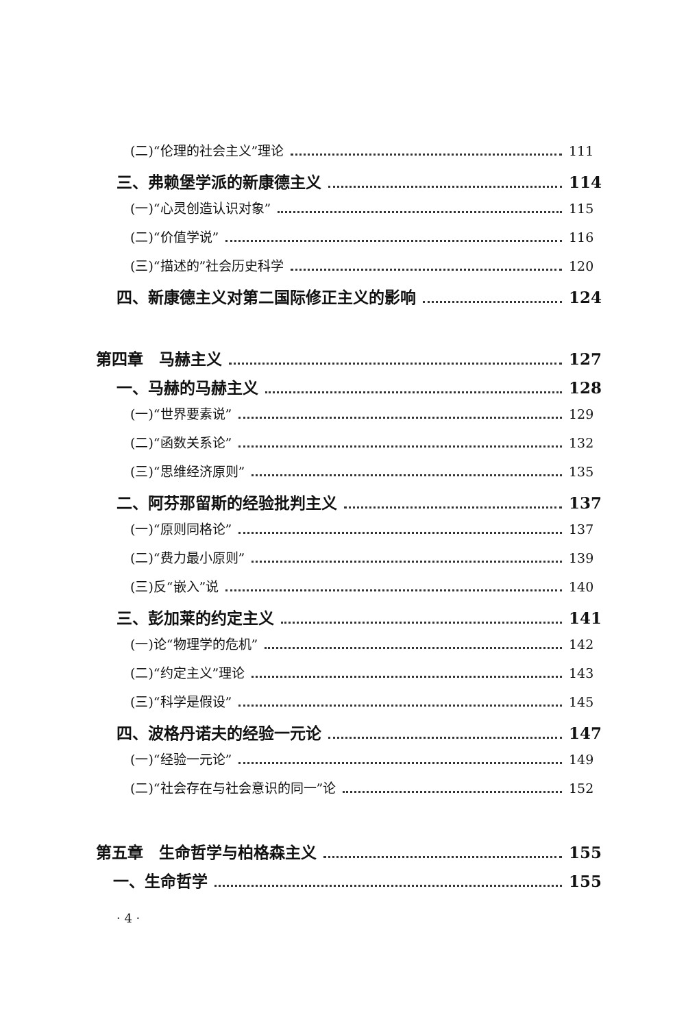(二)“伦理的社会主义”理论 111
三、弗赖堡学派的新康德主义 114
(一)“心灵创造认识对象” 115
(二)“价值学说” 116
(三)“描述的”社会历史科学 120
四、新康德主义对第二国际修正主义的影响 124
第四章　马赫主义 127
一、马赫的马赫主义 128
(一)“世界要素说” 129
(二)“函数关系论” 132
(三)“思维经济原则” 135
二、阿芬那留斯的经验批判主义 137
(一)“原则同格论” 137
(二)“费力最小原则” 139
(三)反“嵌入”说 140
三、彭加莱的约定主义 141
(一)论“物理学的危机” 142
(二)“约定主义”理论 143
(三)“科学是假设” 145
四、波格丹诺夫的经验一元论 147
(一)“经验一元论” 149
(二)“社会存在与社会意识的同一”论 152
第五章　生命哲学与柏格森主义 155
一、生命哲学 155
· 4 ·